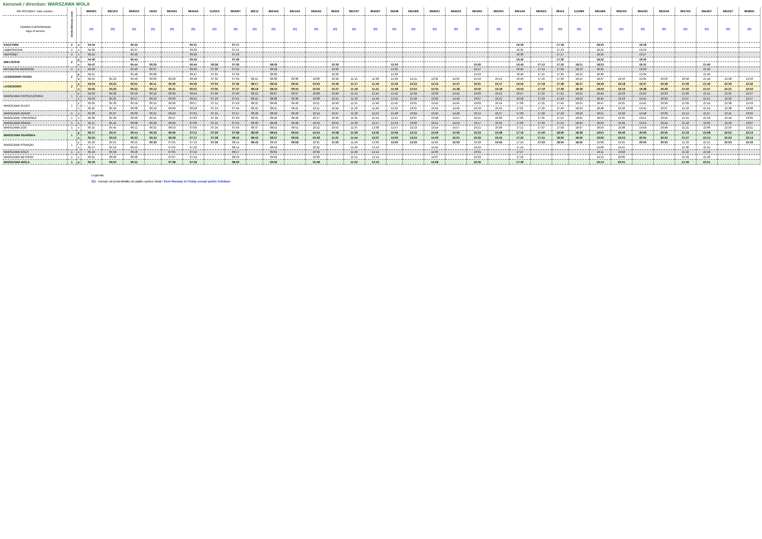kierunek / direction: WARSZAWA WOLA
| NR POCIĄGU / train number | Strefa biletowa / zone | | 99400/1 | 99210/1 | 99402/3 | 19262 | 99240/1 | 99404/5 | 11202/3 | 99406/7 | 99212 | 99434/5 | 99214/5 | 99454/5 | 99436 | 99216/7 | 99456/7 | 99438 | 99218/9 | 99460/1 | 99462/3 | 99440/1 | 99220/1 | 99414/5 | 99262/3 | 99416 | 11228/9 | 99418/9 | 99222/3 | 99420/1 | 99224/5 | 99474/5 | 99446/7 | 99226/7 | 99480/1 |
| --- | --- | --- | --- | --- | --- | --- | --- | --- | --- | --- | --- | --- | --- | --- | --- | --- | --- | --- | --- | --- | --- | --- | --- | --- | --- | --- | --- | --- | --- | --- | --- | --- | --- | --- | --- |
| TERMIN KURSOWANIA days of service | | | (D) | (D) | (D) | (D) | (D) | (D) | (D) | (D) | (D) | (D) | (D) | (D) | (D) | (D) | (D) | (D) | (D) | (D) | (D) | (D) | (D) | (D) | (D) | (D) | (D) | (D) | (D) | (D) | (D) | (D) | (D) | (D) | (D) |
| RADZYMIN | 2 | o | 04:34 | | 05:32 | | | 06:31 | | 07:17 | | | | | | | | | | | | | | 16:30 | | 17:18 | | 18:20 | | 19:18 | | | | | |
| DĄBKÓWIZNA | 2 | o | 04:39 | | 05:37 | | | 06:36 | | 07:22 | | | | | | | | | | | | | | 16:35 | | 17:23 | | 18:25 | | 19:23 | | | | | |
| NIEPORĘT | 2 | o | 04:42 | | 05:40 | | | 06:40 | | 07:26 | | | | | | | | | | | | | | 16:39 | | 17:27 | | 18:29 | | 19:27 | | | | | |
| WIELISZEW | 2 | p | 04:46 | | 05:44 | | | 06:43 | | 07:29 | | | | | | | | | | | | | | 16:42 | | 17:30 | | 18:32 | | 19:30 | | | | | |
| | | o | 04:47 | | 05:44 | 06:05 | | 06:44 | 06:58 | 07:30 | | 08:26 | | | 10:30 | | | 12:30 | | | | 15:55 | | 16:43 | 17:12 | 17:32 | 18:11 | 18:33 | | 19:31 | | | 21:40 | | |
| MICHAŁÓW-REGINÓW | 2 | o | 04:49 | | 05:46 | 06:07 | | 06:46 | 07:00 | 07:32 | | 08:28 | | | 10:32 | | | 12:32 | | | | 15:57 | | 16:45 | 17:14 | 17:34 | 18:13 | 18:35 | | 19:33 | | | 21:42 | | |
| LEGIONOWO PIASKI | 2 | p | 04:51 | | 05:48 | 06:08 | | 06:47 | 07:01 | 07:33 | | 08:30 | | | 10:33 | | | 12:33 | | | | 15:59 | | 16:46 | 17:15 | 17:35 | 18:15 | 18:36 | | 19:34 | | | 21:43 | | |
| | | o | 04:51 | 05:23 | 05:49 | 06:09 | 06:28 | 06:48 | 07:02 | 07:34 | 08:15 | 08:30 | 09:30 | 10:00 | 10:34 | 11:15 | 11:38 | 12:34 | 12:51 | 13:32 | 14:35 | 15:59 | 16:15 | 16:50 | 17:16 | 17:36 | 18:15 | 18:37 | 19:16 | 19:35 | 20:26 | 20:58 | 21:44 | 22:28 | 22:50 |
| LEGIONOWO | 2 | p | 04:54 | 05:25 | 05:51 | 06:11 | 06:30 | 06:50 | 07:04 | 07:36 | 08:17 | 08:32 | 09:32 | 10:03 | 10:36 | 11:17 | 11:40 | 12:36 | 12:53 | 13:34 | 14:37 | 16:01 | 16:17 | 16:52 | 17:18 | 17:38 | 18:17 | 18:39 | 19:18 | 19:37 | 20:28 | 21:00 | 21:46 | 22:30 | 22:52 |
| | | o | 04:55 | 05:26 | 05:52 | 06:12 | 06:31 | 06:51 | 07:05 | 07:37 | 08:18 | 08:33 | 09:33 | 10:04 | 10:37 | 11:18 | 11:41 | 12:38 | 12:54 | 13:35 | 14:38 | 16:02 | 16:18 | 16:53 | 17:19 | 17:39 | 18:18 | 18:40 | 19:19 | 19:38 | 20:29 | 21:02 | 21:47 | 22:31 | 22:53 |
| WARSZAWA CHOSZCZÓWKA | 1 | p | 04:59 | 05:30 | 05:56 | 06:16 | 06:36 | 06:54 | 07:09 | 07:40 | 08:22 | 08:37 | 09:37 | 10:08 | 10:40 | 11:22 | 11:45 | 12:42 | 12:58 | 13:39 | 14:42 | 16:06 | 16:22 | 16:57 | 17:22 | 17:42 | 18:22 | 18:44 | 19:23 | 19:42 | 20:33 | 21:06 | 21:51 | 22:35 | 22:57 |
| | | o | 04:59 | 05:31 | 05:57 | 06:16 | 06:36 | 06:55 | 07:10 | 07:41 | 08:22 | 08:38 | 09:38 | 10:08 | 10:41 | 11:23 | 11:46 | 12:42 | 12:58 | 13:39 | 14:43 | 16:07 | 16:22 | 16:58 | 17:23 | 17:43 | 18:23 | 18:45 | 19:23 | 19:42 | 20:34 | 21:07 | 21:51 | 22:35 | 22:57 |
| WARSZAWA PŁUDY | 1 | p | 05:02 | 05:33 | 05:59 | 06:19 | 06:39 | 06:57 | 07:12 | 07:43 | 08:25 | 08:40 | 09:40 | 10:11 | 10:43 | 11:25 | 11:48 | 12:45 | 13:01 | 13:42 | 14:45 | 16:09 | 16:24 | 17:00 | 17:25 | 17:45 | 18:25 | 18:47 | 19:25 | 19:45 | 20:36 | 21:09 | 21:54 | 22:38 | 22:59 |
| | | o | 05:02 | 05:34 | 06:00 | 06:19 | 06:40 | 06:58 | 07:13 | 07:44 | 08:25 | 08:41 | 09:41 | 10:11 | 10:44 | 11:26 | 11:49 | 12:45 | 13:01 | 13:42 | 14:46 | 16:10 | 16:25 | 17:01 | 17:26 | 17:46 | 18:26 | 18:48 | 19:26 | 19:45 | 20:37 | 21:10 | 21:54 | 22:38 | 23:00 |
| WARSZAWA ŻERAŃ | 1 | o | 05:06 | 05:37 | 06:03 | 06:22 | 06:43 | 07:01 | 07:15 | 07:47 | 08:28 | 08:43 | 09:43 | 10:14 | 10:47 | 11:28 | 11:52 | 12:48 | 13:04 | 13:45 | 14:48 | 16:12 | 16:27 | 17:03 | 17:28 | 17:49 | 18:29 | 18:51 | 19:28 | 19:48 | 20:39 | 21:12 | 21:57 | 22:41 | 23:02 |
| WARSZAWA TORUŃSKA | 1 | o | 05:09 | 05:39 | 06:06 | 06:25 | 06:47 | 07:03 | 07:18 | 07:50 | 08:31 | 08:46 | 09:46 | 10:17 | 10:49 | 11:31 | 11:54 | 12:51 | 13:07 | 13:48 | 14:51 | 16:15 | 16:30 | 17:06 | 17:31 | 17:52 | 18:31 | 18:53 | 19:31 | 19:51 | 20:42 | 21:15 | 21:59 | 22:44 | 23:05 |
| WARSZAWA PRAGA | 1 | o | 05:11 | 05:42 | 06:08 | 06:28 | 06:50 | 07:06 | 07:21 | 07:52 | 08:33 | 08:48 | 09:48 | 10:19 | 10:52 | 11:33 | 11:57 | 12:53 | 13:09 | 13:51 | 14:54 | 16:17 | 16:32 | 17:09 | 17:34 | 17:54 | 18:34 | 18:56 | 19:34 | 19:54 | 20:44 | 21:18 | 22:02 | 22:46 | 23:07 |
| WARSZAWA ZOO | 1 | o | 05:15 | 05:45 | 06:12 | 06:31 | 06:53 | 07:09 | 07:24 | 07:56 | 08:37 | 08:52 | 09:52 | 10:22 | 10:55 | 11:37 | 12:00 | 12:57 | 13:13 | 13:54 | 14:57 | 16:21 | 16:36 | 17:12 | 17:37 | 17:58 | 18:37 | 18:59 | 19:38 | 19:58 | 20:48 | 21:21 | 22:06 | 22:50 | 23:11 |
| WARSZAWA GDAŃSKA | 1 | p | 05:17 | 05:47 | 06:14 | 06:33 | 06:56 | 07:11 | 07:26 | 07:58 | 08:39 | 08:54 | 09:54 | 10:24 | 10:58 | 11:39 | 12:02 | 12:59 | 13:15 | 13:56 | 15:00 | 16:23 | 16:38 | 17:15 | 17:40 | 18:00 | 18:39 | 19:01 | 19:40 | 20:00 | 20:50 | 21:23 | 22:08 | 22:52 | 23:13 |
| | | o | 05:24 | 05:53 | 06:23 | 06:34 | 06:59 | 07:17 | 07:28 | 08:12 | 08:43 | 08:57 | 09:56 | 10:29 | 11:01 | 11:44 | 12:07 | 13:00 | 13:24 | 14:00 | 15:01 | 16:26 | 16:43 | 17:22 | 17:41 | 18:02 | 18:50 | 19:06 | 19:53 | 20:01 | 20:53 | 21:27 | 22:13 | 22:53 | 23:14 |
| WARSZAWA POWĄZKI | 1 | p | 05:26 | 05:55 | 06:25 | 06:36 | 07:01 | 07:19 | 07:30 | 08:14 | 08:45 | 08:59 | 09:58 | 10:31 | 11:03 | 11:46 | 12:09 | 13:02 | 13:26 | 14:02 | 15:03 | 16:28 | 16:45 | 17:24 | 17:43 | 18:04 | 18:52 | 19:08 | 19:55 | 20:03 | 20:55 | 21:29 | 22:15 | 22:55 | 23:16 |
| | | o | 05:27 | 05:56 | 06:25 | | 07:02 | 07:20 | | 08:14 | | 08:59 | | 10:32 | | 11:46 | 12:10 | | | 14:02 | | 16:29 | | 17:24 | | | | 19:08 | 19:55 | | | 21:30 | 22:15 | | |
| WARSZAWA KOŁO | 1 | o | 05:29 | 05:58 | 06:28 | | 07:05 | 07:22 | | 08:17 | | 09:02 | | 10:34 | | 11:49 | 12:12 | | | 14:05 | | 16:31 | | 17:27 | | | | 19:11 | 19:58 | | | 21:32 | 22:18 | | |
| WARSZAWA MŁYNÓW | 1 | o | 05:31 | 06:00 | 06:30 | | 07:07 | 07:24 | | 08:19 | | 09:04 | | 10:36 | | 11:51 | 12:14 | | | 14:07 | | 16:33 | | 17:29 | | | | 19:13 | 20:00 | | | 21:34 | 22:20 | | |
| WARSZAWA WOLA | 1 | p | 05:33 | 06:02 | 06:31 | | 07:08 | 07:26 | | 08:20 | | 09:05 | | 10:38 | | 11:52 | 12:16 | | | 14:08 | | 16:35 | | 17:30 | | | | 19:14 | 20:01 | | | 21:36 | 22:21 | | |
Legenda:
(D) - kursuje od poniedziałku do piątku oprócz świąt / from Monday to Friday except public holidays